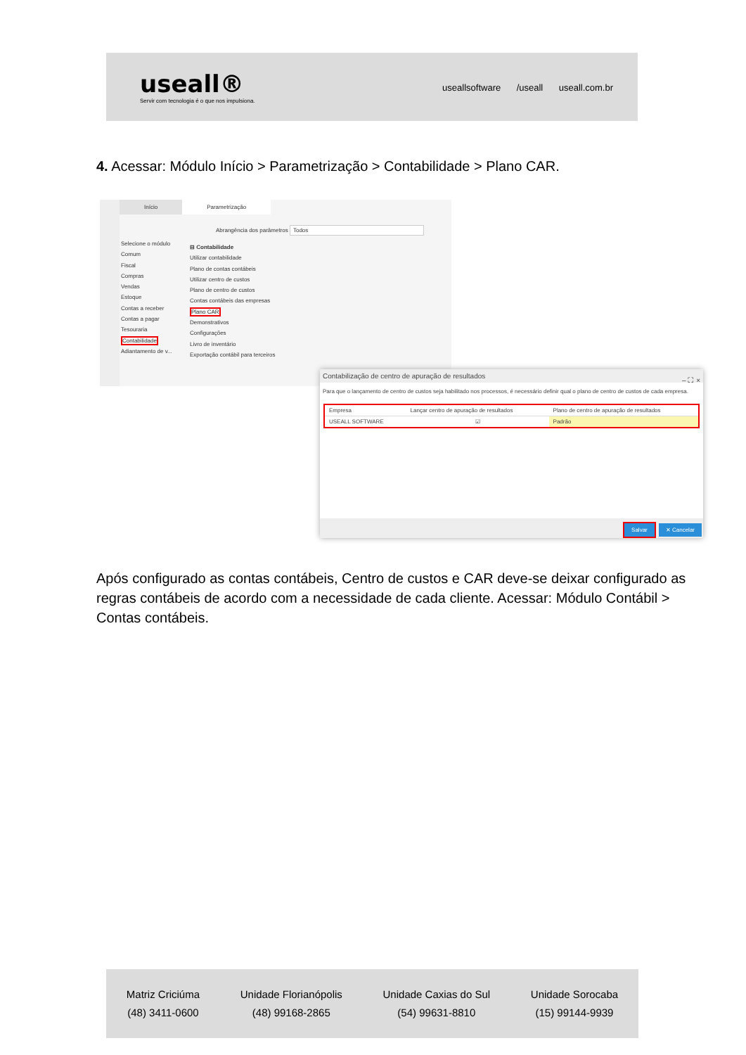useall®
Servir com tecnologia é o que nos impulsiona.
useallsoftware /useall useall.com.br
4. Acessar: Módulo Início > Parametrização > Contabilidade > Plano CAR.
Início Parametrização
Abrangência dos parâmetros Todos
Selecione o módulo
Comum
Fiscal
Compras
Vendas
Estoque
Contas a receber
Contas a pagar
Tesouraria
Contabilidade
Adiantamento de v...
⊟ Contabilidade
Utilizar contabilidade
Plano de contas contábeis
Utilizar centro de custos
Plano de centro de custos
Contas contábeis das empresas
Plano CAR
Demonstrativos
Configurações
Livro de inventário
Exportação contábil para terceiros
Contabilização de centro de apuração de resultados – ⛶ ×
Para que o lançamento de centro de custos seja habilitado nos processos, é necessário definir qual o plano de centro de custos de cada empresa.
| Empresa | Lançar centro de apuração de resultados | Plano de centro de apuração de resultados |
| --- | --- | --- |
| USEALL SOFTWARE | ☑ | Padrão |
Salvar ✕ Cancelar
Após configurado as contas contábeis, Centro de custos e CAR deve-se deixar configurado as regras contábeis de acordo com a necessidade de cada cliente. Acessar: Módulo Contábil > Contas contábeis.
Matriz Criciúma
(48) 3411-0600
Unidade Florianópolis
(48) 99168-2865
Unidade Caxias do Sul
(54) 99631-8810
Unidade Sorocaba
(15) 99144-9939